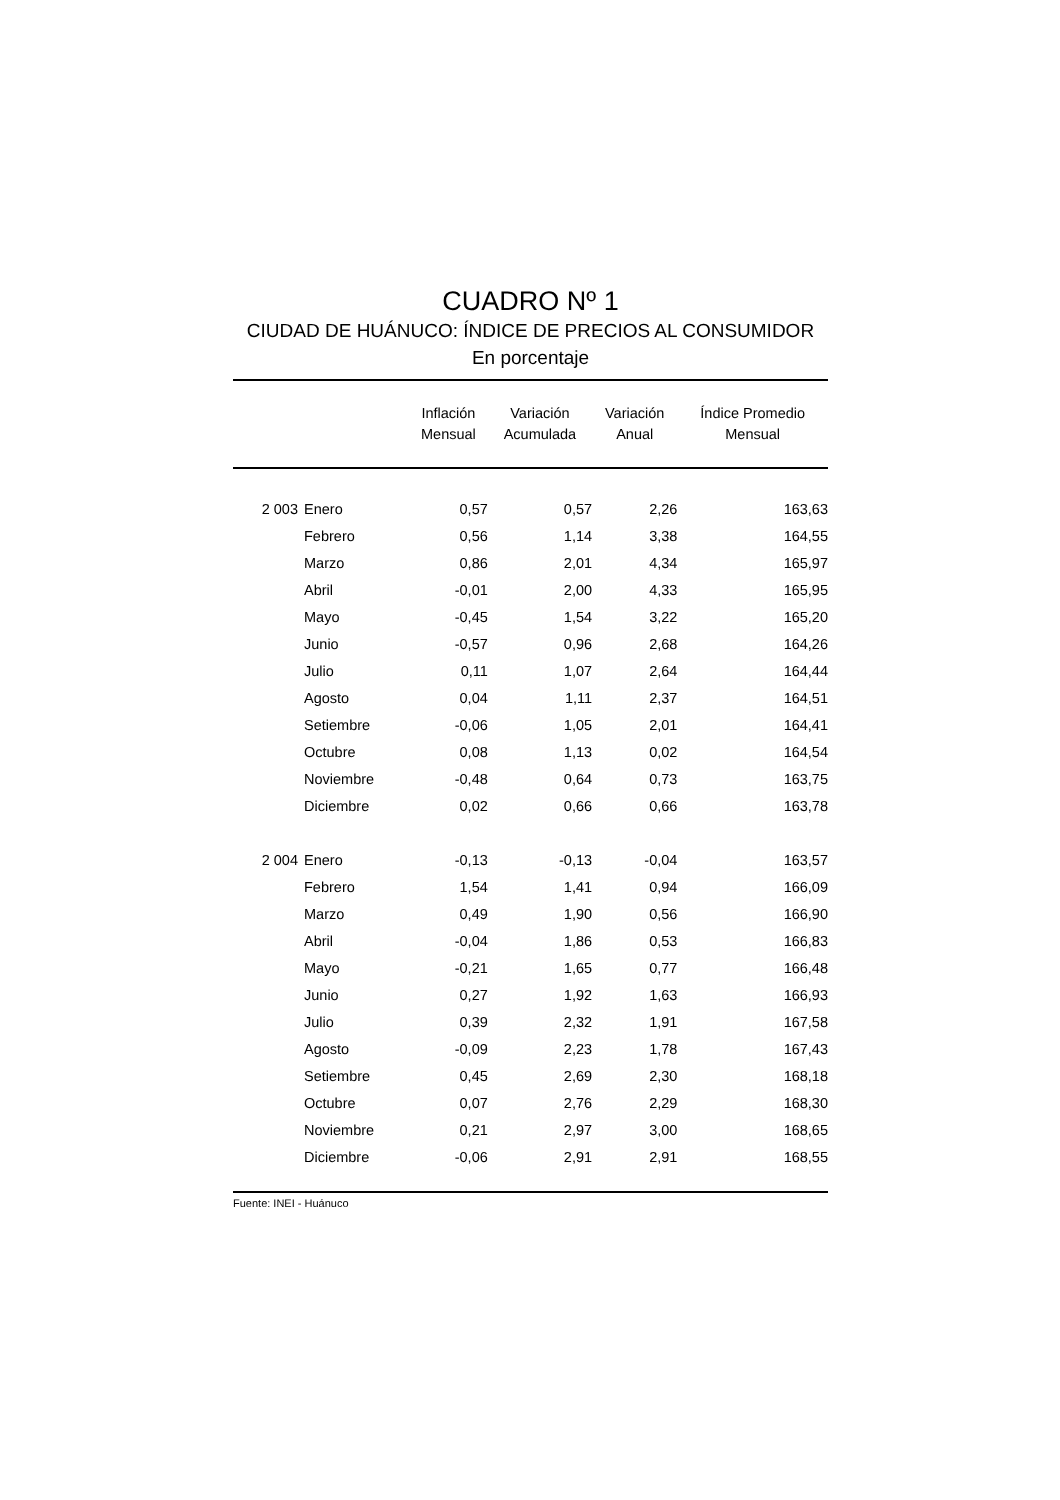CUADRO Nº 1
CIUDAD DE HUÁNUCO: ÍNDICE DE PRECIOS AL CONSUMIDOR
En porcentaje
| | | Inflación Mensual | Variación Acumulada | Variación Anual | Índice Promedio Mensual |
| --- | --- | --- | --- | --- | --- |
| 2 003 | Enero | 0,57 | 0,57 | 2,26 | 163,63 |
| | Febrero | 0,56 | 1,14 | 3,38 | 164,55 |
| | Marzo | 0,86 | 2,01 | 4,34 | 165,97 |
| | Abril | -0,01 | 2,00 | 4,33 | 165,95 |
| | Mayo | -0,45 | 1,54 | 3,22 | 165,20 |
| | Junio | -0,57 | 0,96 | 2,68 | 164,26 |
| | Julio | 0,11 | 1,07 | 2,64 | 164,44 |
| | Agosto | 0,04 | 1,11 | 2,37 | 164,51 |
| | Setiembre | -0,06 | 1,05 | 2,01 | 164,41 |
| | Octubre | 0,08 | 1,13 | 0,02 | 164,54 |
| | Noviembre | -0,48 | 0,64 | 0,73 | 163,75 |
| | Diciembre | 0,02 | 0,66 | 0,66 | 163,78 |
| 2 004 | Enero | -0,13 | -0,13 | -0,04 | 163,57 |
| | Febrero | 1,54 | 1,41 | 0,94 | 166,09 |
| | Marzo | 0,49 | 1,90 | 0,56 | 166,90 |
| | Abril | -0,04 | 1,86 | 0,53 | 166,83 |
| | Mayo | -0,21 | 1,65 | 0,77 | 166,48 |
| | Junio | 0,27 | 1,92 | 1,63 | 166,93 |
| | Julio | 0,39 | 2,32 | 1,91 | 167,58 |
| | Agosto | -0,09 | 2,23 | 1,78 | 167,43 |
| | Setiembre | 0,45 | 2,69 | 2,30 | 168,18 |
| | Octubre | 0,07 | 2,76 | 2,29 | 168,30 |
| | Noviembre | 0,21 | 2,97 | 3,00 | 168,65 |
| | Diciembre | -0,06 | 2,91 | 2,91 | 168,55 |
Fuente: INEI - Huánuco